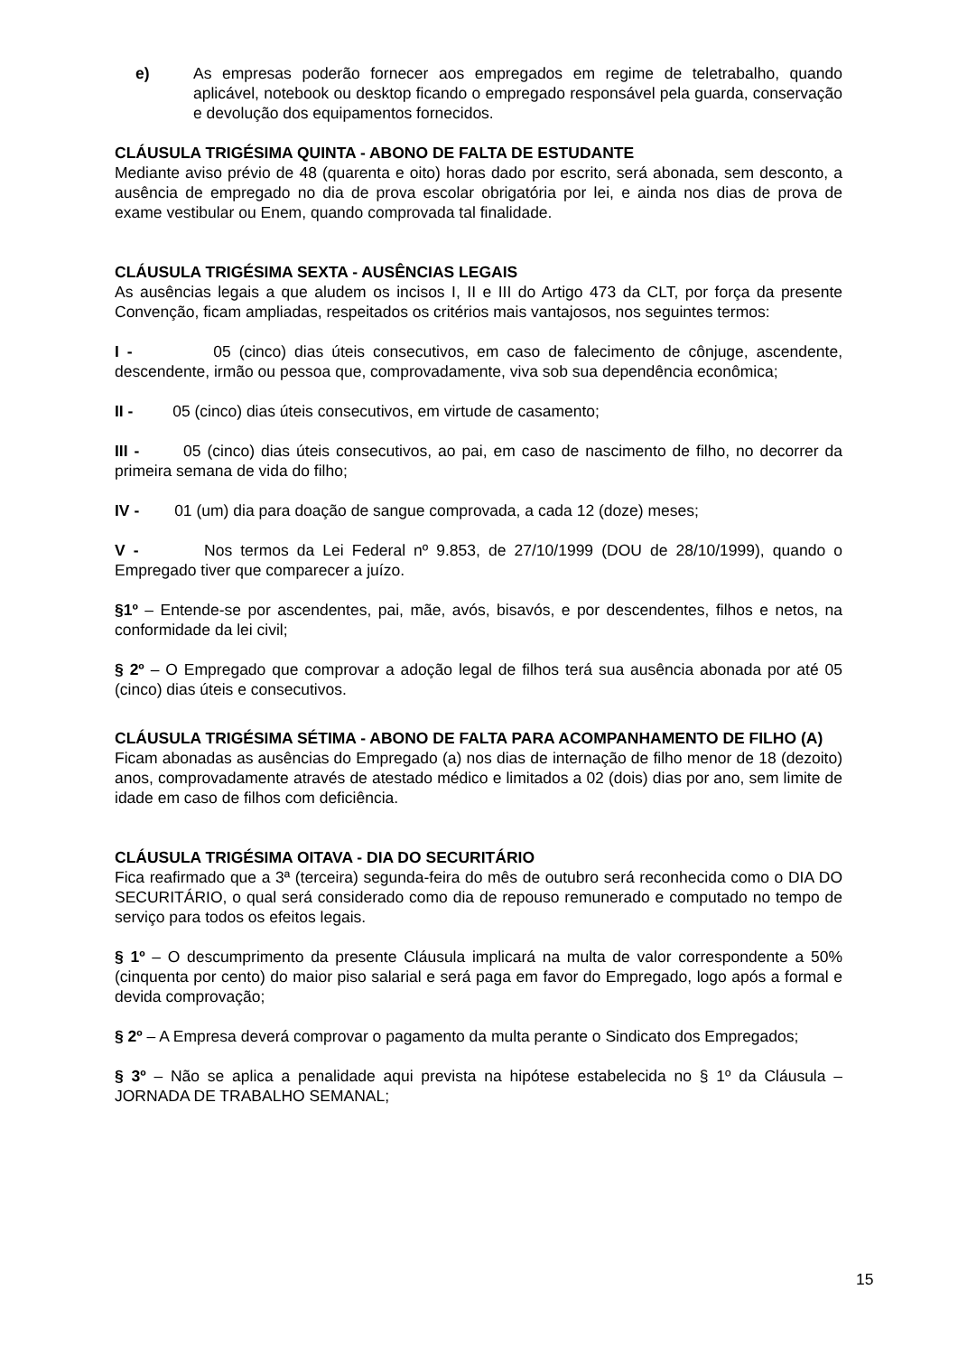e) As empresas poderão fornecer aos empregados em regime de teletrabalho, quando aplicável, notebook ou desktop ficando o empregado responsável pela guarda, conservação e devolução dos equipamentos fornecidos.
CLÁUSULA TRIGÉSIMA QUINTA - ABONO DE FALTA DE ESTUDANTE
Mediante aviso prévio de 48 (quarenta e oito) horas dado por escrito, será abonada, sem desconto, a ausência de empregado no dia de prova escolar obrigatória por lei, e ainda nos dias de prova de exame vestibular ou Enem, quando comprovada tal finalidade.
CLÁUSULA TRIGÉSIMA SEXTA - AUSÊNCIAS LEGAIS
As ausências legais a que aludem os incisos I, II e III do Artigo 473 da CLT, por força da presente Convenção, ficam ampliadas, respeitados os critérios mais vantajosos, nos seguintes termos:
I - 05 (cinco) dias úteis consecutivos, em caso de falecimento de cônjuge, ascendente, descendente, irmão ou pessoa que, comprovadamente, viva sob sua dependência econômica;
II - 05 (cinco) dias úteis consecutivos, em virtude de casamento;
III - 05 (cinco) dias úteis consecutivos, ao pai, em caso de nascimento de filho, no decorrer da primeira semana de vida do filho;
IV - 01 (um) dia para doação de sangue comprovada, a cada 12 (doze) meses;
V - Nos termos da Lei Federal nº 9.853, de 27/10/1999 (DOU de 28/10/1999), quando o Empregado tiver que comparecer a juízo.
§1º – Entende-se por ascendentes, pai, mãe, avós, bisavós, e por descendentes, filhos e netos, na conformidade da lei civil;
§ 2º – O Empregado que comprovar a adoção legal de filhos terá sua ausência abonada por até 05 (cinco) dias úteis e consecutivos.
CLÁUSULA TRIGÉSIMA SÉTIMA - ABONO DE FALTA PARA ACOMPANHAMENTO DE FILHO (A)
Ficam abonadas as ausências do Empregado (a) nos dias de internação de filho menor de 18 (dezoito) anos, comprovadamente através de atestado médico e limitados a 02 (dois) dias por ano, sem limite de idade em caso de filhos com deficiência.
CLÁUSULA TRIGÉSIMA OITAVA - DIA DO SECURITÁRIO
Fica reafirmado que a 3ª (terceira) segunda-feira do mês de outubro será reconhecida como o DIA DO SECURITÁRIO, o qual será considerado como dia de repouso remunerado e computado no tempo de serviço para todos os efeitos legais.
§ 1º – O descumprimento da presente Cláusula implicará na multa de valor correspondente a 50% (cinquenta por cento) do maior piso salarial e será paga em favor do Empregado, logo após a formal e devida comprovação;
§ 2º – A Empresa deverá comprovar o pagamento da multa perante o Sindicato dos Empregados;
§ 3º – Não se aplica a penalidade aqui prevista na hipótese estabelecida no § 1º da Cláusula – JORNADA DE TRABALHO SEMANAL;
15